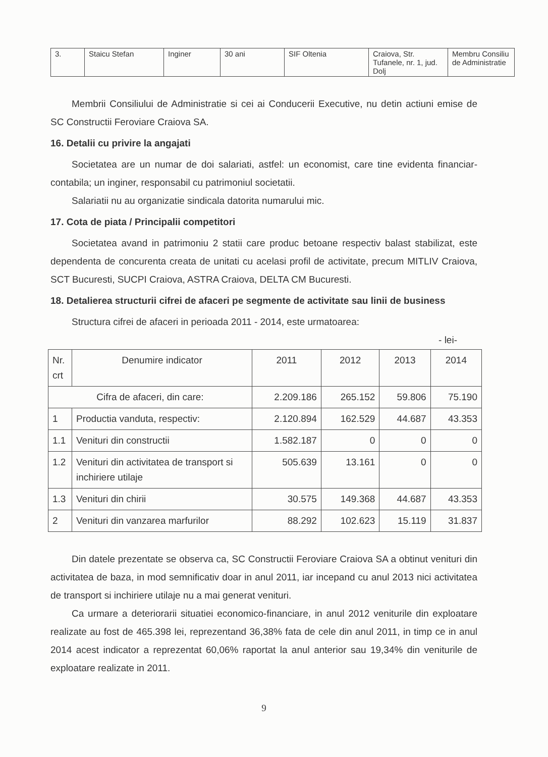| 3. | Staicu Stefan | Inginer | 30 ani | SIF Oltenia | Craiova, Str. Tufanele, nr. 1, jud. Dolj | Membru Consiliu de Administratie |
Membrii Consiliului de Administratie si cei ai Conducerii Executive, nu detin actiuni emise de SC Constructii Feroviare Craiova SA.
16. Detalii cu privire la angajati
Societatea are un numar de doi salariati, astfel: un economist, care tine evidenta financiar-contabila; un inginer, responsabil cu patrimoniul societatii.
Salariatii nu au organizatie sindicala datorita numarului mic.
17. Cota de piata / Principalii competitori
Societatea avand in patrimoniu 2 statii care produc betoane respectiv balast stabilizat, este dependenta de concurenta creata de unitati cu acelasi profil de activitate, precum MITLIV Craiova, SCT Bucuresti, SUCPI Craiova, ASTRA Craiova, DELTA CM Bucuresti.
18. Detalierea structurii cifrei de afaceri pe segmente de activitate sau linii de business
Structura cifrei de afaceri in perioada 2011 - 2014, este urmatoarea:
- lei-
| Nr. crt | Denumire indicator | 2011 | 2012 | 2013 | 2014 |
| --- | --- | --- | --- | --- | --- |
| Cifra de afaceri, din care: | | 2.209.186 | 265.152 | 59.806 | 75.190 |
| 1 | Productia vanduta, respectiv: | 2.120.894 | 162.529 | 44.687 | 43.353 |
| 1.1 | Venituri din constructii | 1.582.187 | 0 | 0 | 0 |
| 1.2 | Venituri din activitatea de transport si inchiriere utilaje | 505.639 | 13.161 | 0 | 0 |
| 1.3 | Venituri din chirii | 30.575 | 149.368 | 44.687 | 43.353 |
| 2 | Venituri din vanzarea marfurilor | 88.292 | 102.623 | 15.119 | 31.837 |
Din datele prezentate se observa ca, SC Constructii Feroviare Craiova SA a obtinut venituri din activitatea de baza, in mod semnificativ doar in anul 2011, iar incepand cu anul 2013 nici activitatea de transport si inchiriere utilaje nu a mai generat venituri.
Ca urmare a deteriorarii situatiei economico-financiare, in anul 2012 veniturile din exploatare realizate au fost de 465.398 lei, reprezentand 36,38% fata de cele din anul 2011, in timp ce in anul 2014 acest indicator a reprezentat 60,06% raportat la anul anterior sau 19,34% din veniturile de exploatare realizate in 2011.
9